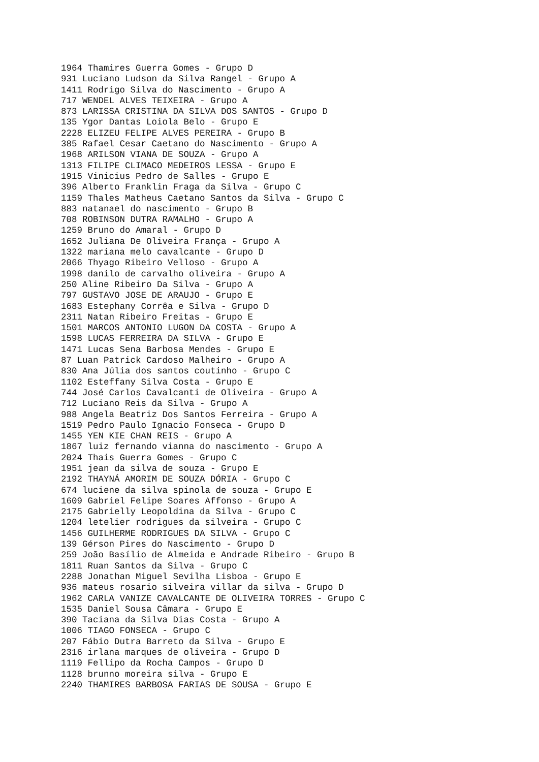1964 Thamires Guerra Gomes - Grupo D 931 Luciano Ludson da Silva Rangel - Grupo A 1411 Rodrigo Silva do Nascimento - Grupo A 717 WENDEL ALVES TEIXEIRA - Grupo A 873 LARISSA CRISTINA DA SILVA DOS SANTOS - Grupo D 135 Ygor Dantas Loiola Belo - Grupo E 2228 ELIZEU FELIPE ALVES PEREIRA - Grupo B 385 Rafael Cesar Caetano do Nascimento - Grupo A 1968 ARILSON VIANA DE SOUZA - Grupo A 1313 FILIPE CLIMACO MEDEIROS LESSA - Grupo E 1915 Vinicius Pedro de Salles - Grupo E 396 Alberto Franklin Fraga da Silva - Grupo C 1159 Thales Matheus Caetano Santos da Silva - Grupo C 883 natanael do nascimento - Grupo B 708 ROBINSON DUTRA RAMALHO - Grupo A 1259 Bruno do Amaral - Grupo D 1652 Juliana De Oliveira França - Grupo A 1322 mariana melo cavalcante - Grupo D 2066 Thyago Ribeiro Velloso - Grupo A 1998 danilo de carvalho oliveira - Grupo A 250 Aline Ribeiro Da Silva - Grupo A 797 GUSTAVO JOSE DE ARAUJO - Grupo E 1683 Estephany Corrêa e Silva - Grupo D 2311 Natan Ribeiro Freitas - Grupo E 1501 MARCOS ANTONIO LUGON DA COSTA - Grupo A 1598 LUCAS FERREIRA DA SILVA - Grupo E 1471 Lucas Sena Barbosa Mendes - Grupo E 87 Luan Patrick Cardoso Malheiro - Grupo A 830 Ana Júlia dos santos coutinho - Grupo C 1102 Esteffany Silva Costa - Grupo E 744 José Carlos Cavalcanti de Oliveira - Grupo A 712 Luciano Reis da Silva - Grupo A 988 Angela Beatriz Dos Santos Ferreira - Grupo A 1519 Pedro Paulo Ignacio Fonseca - Grupo D 1455 YEN KIE CHAN REIS - Grupo A 1867 luiz fernando vianna do nascimento - Grupo A 2024 Thais Guerra Gomes - Grupo C 1951 jean da silva de souza - Grupo E 2192 THAYNÁ AMORIM DE SOUZA DÓRIA - Grupo C 674 luciene da silva spinola de souza - Grupo E 1609 Gabriel Felipe Soares Affonso - Grupo A 2175 Gabrielly Leopoldina da Silva - Grupo C 1204 letelier rodrigues da silveira - Grupo C 1456 GUILHERME RODRIGUES DA SILVA - Grupo C 139 Gérson Pires do Nascimento - Grupo D 259 João Basílio de Almeida e Andrade Ribeiro - Grupo B 1811 Ruan Santos da Silva - Grupo C 2288 Jonathan Miguel Sevilha Lisboa - Grupo E 936 mateus rosario silveira villar da silva - Grupo D 1962 CARLA VANIZE CAVALCANTE DE OLIVEIRA TORRES - Grupo C 1535 Daniel Sousa Câmara - Grupo E 390 Taciana da Silva Dias Costa - Grupo A 1006 TIAGO FONSECA - Grupo C 207 Fábio Dutra Barreto da Silva - Grupo E 2316 irlana marques de oliveira - Grupo D 1119 Fellipo da Rocha Campos - Grupo D 1128 brunno moreira silva - Grupo E 2240 THAMIRES BARBOSA FARIAS DE SOUSA - Grupo E